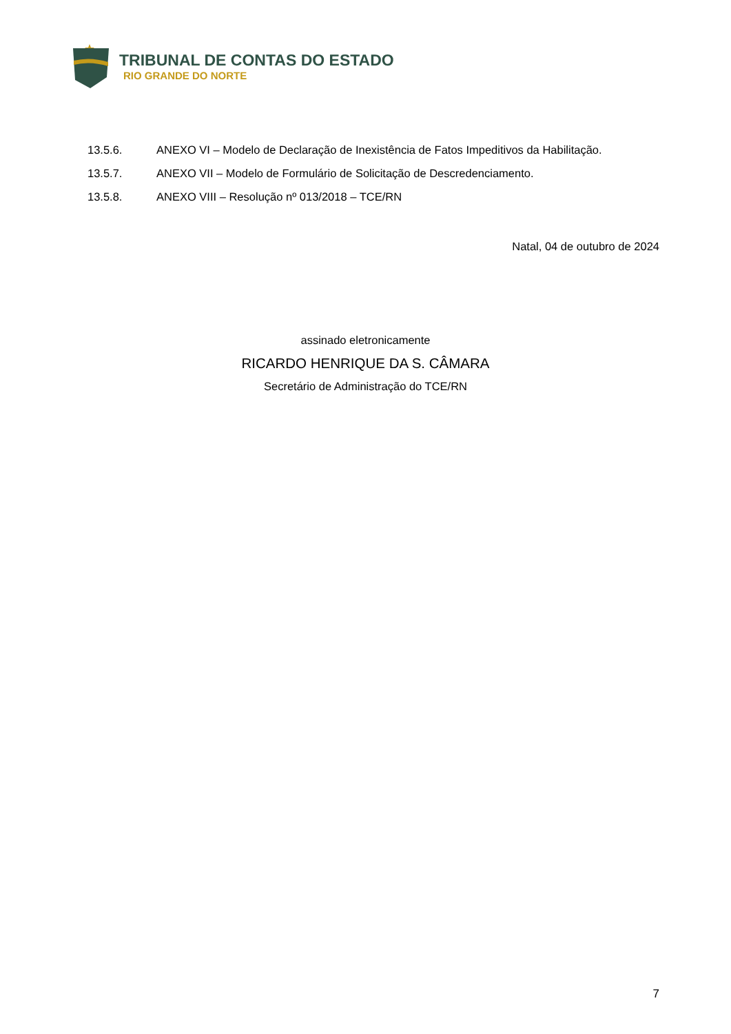TRIBUNAL DE CONTAS DO ESTADO
RIO GRANDE DO NORTE
13.5.6. ANEXO VI – Modelo de Declaração de Inexistência de Fatos Impeditivos da Habilitação.
13.5.7. ANEXO VII – Modelo de Formulário de Solicitação de Descredenciamento.
13.5.8. ANEXO VIII – Resolução nº 013/2018 – TCE/RN
Natal, 04 de outubro de 2024
assinado eletronicamente
RICARDO HENRIQUE DA S. CÂMARA
Secretário de Administração do TCE/RN
7